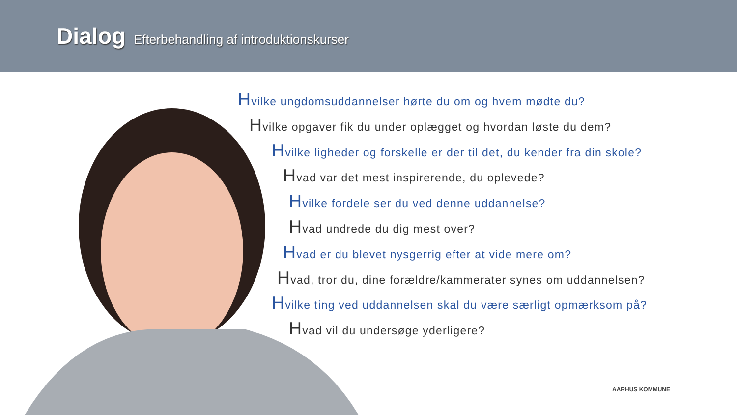Dialog Efterbehandling af introduktionskurser
Hvilke ungdomsuddannelser hørte du om og hvem mødte du?
Hvilke opgaver fik du under oplægget og hvordan løste du dem?
Hvilke ligheder og forskelle er der til det, du kender fra din skole?
Hvad var det mest inspirerende, du oplevede?
Hvilke fordele ser du ved denne uddannelse?
Hvad undrede du dig mest over?
Hvad er du blevet nysgerrig efter at vide mere om?
Hvad, tror du, dine forældre/kammerater synes om uddannelsen?
Hvilke ting ved uddannelsen skal du være særligt opmærksom på?
Hvad vil du undersøge yderligere?
AARHUS KOMMUNE